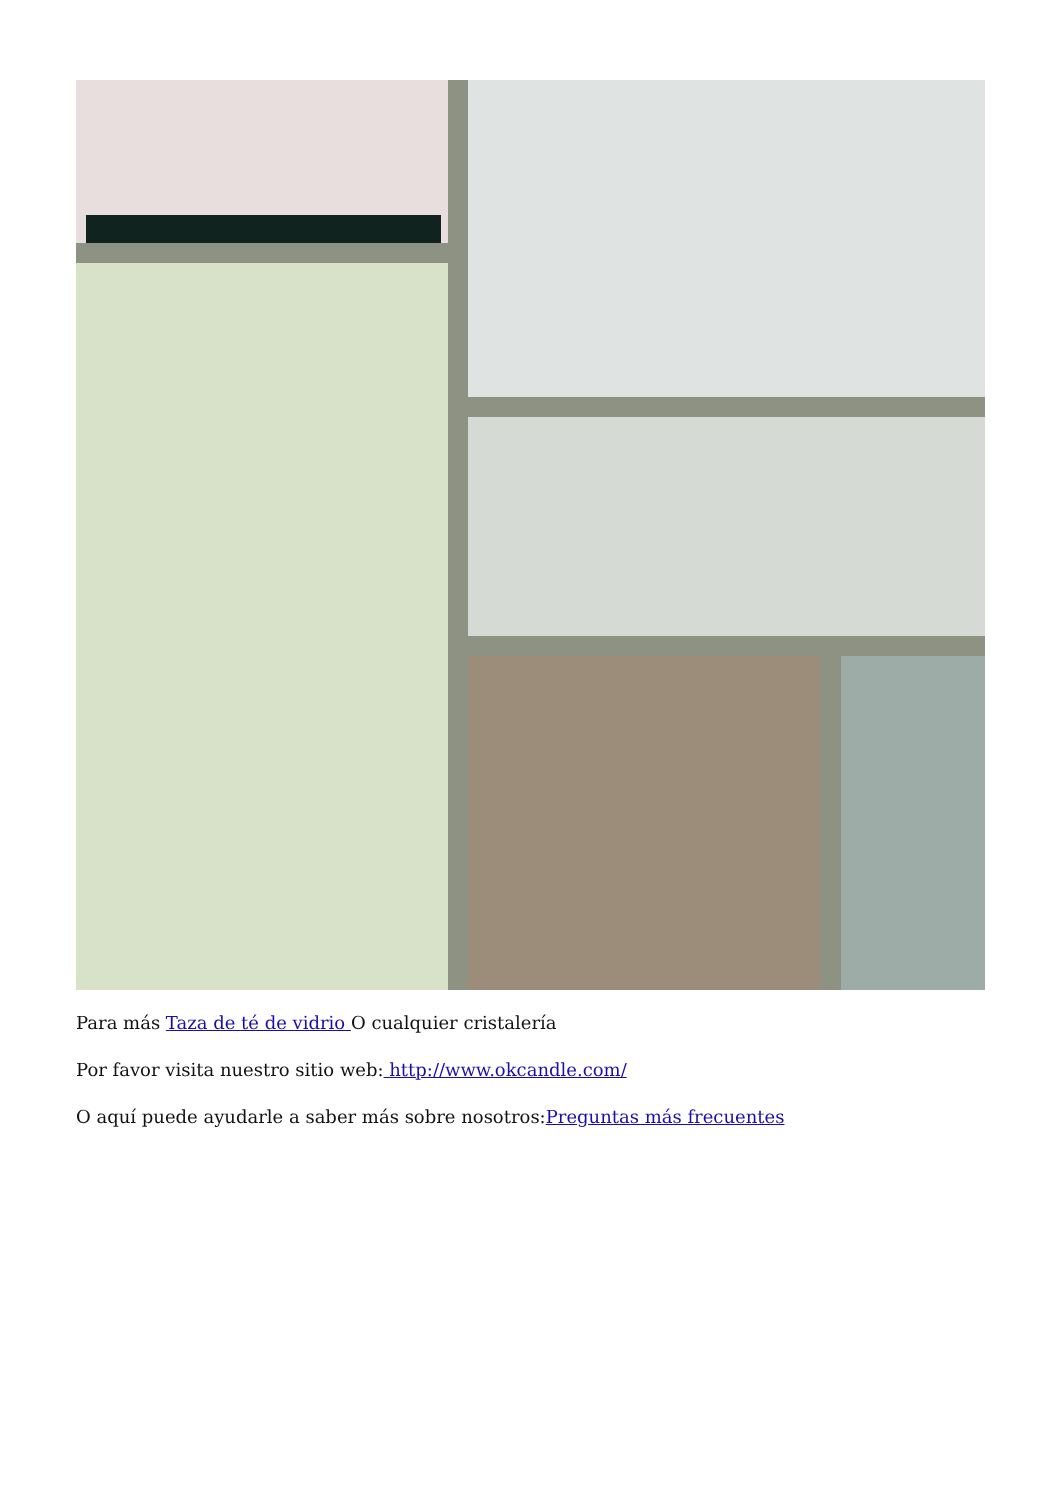Para más Taza de té de vidrio O cualquier cristalería
Por favor visita nuestro sitio web: http://www.okcandle.com/
O aquí puede ayudarle a saber más sobre nosotros:Preguntas más frecuentes